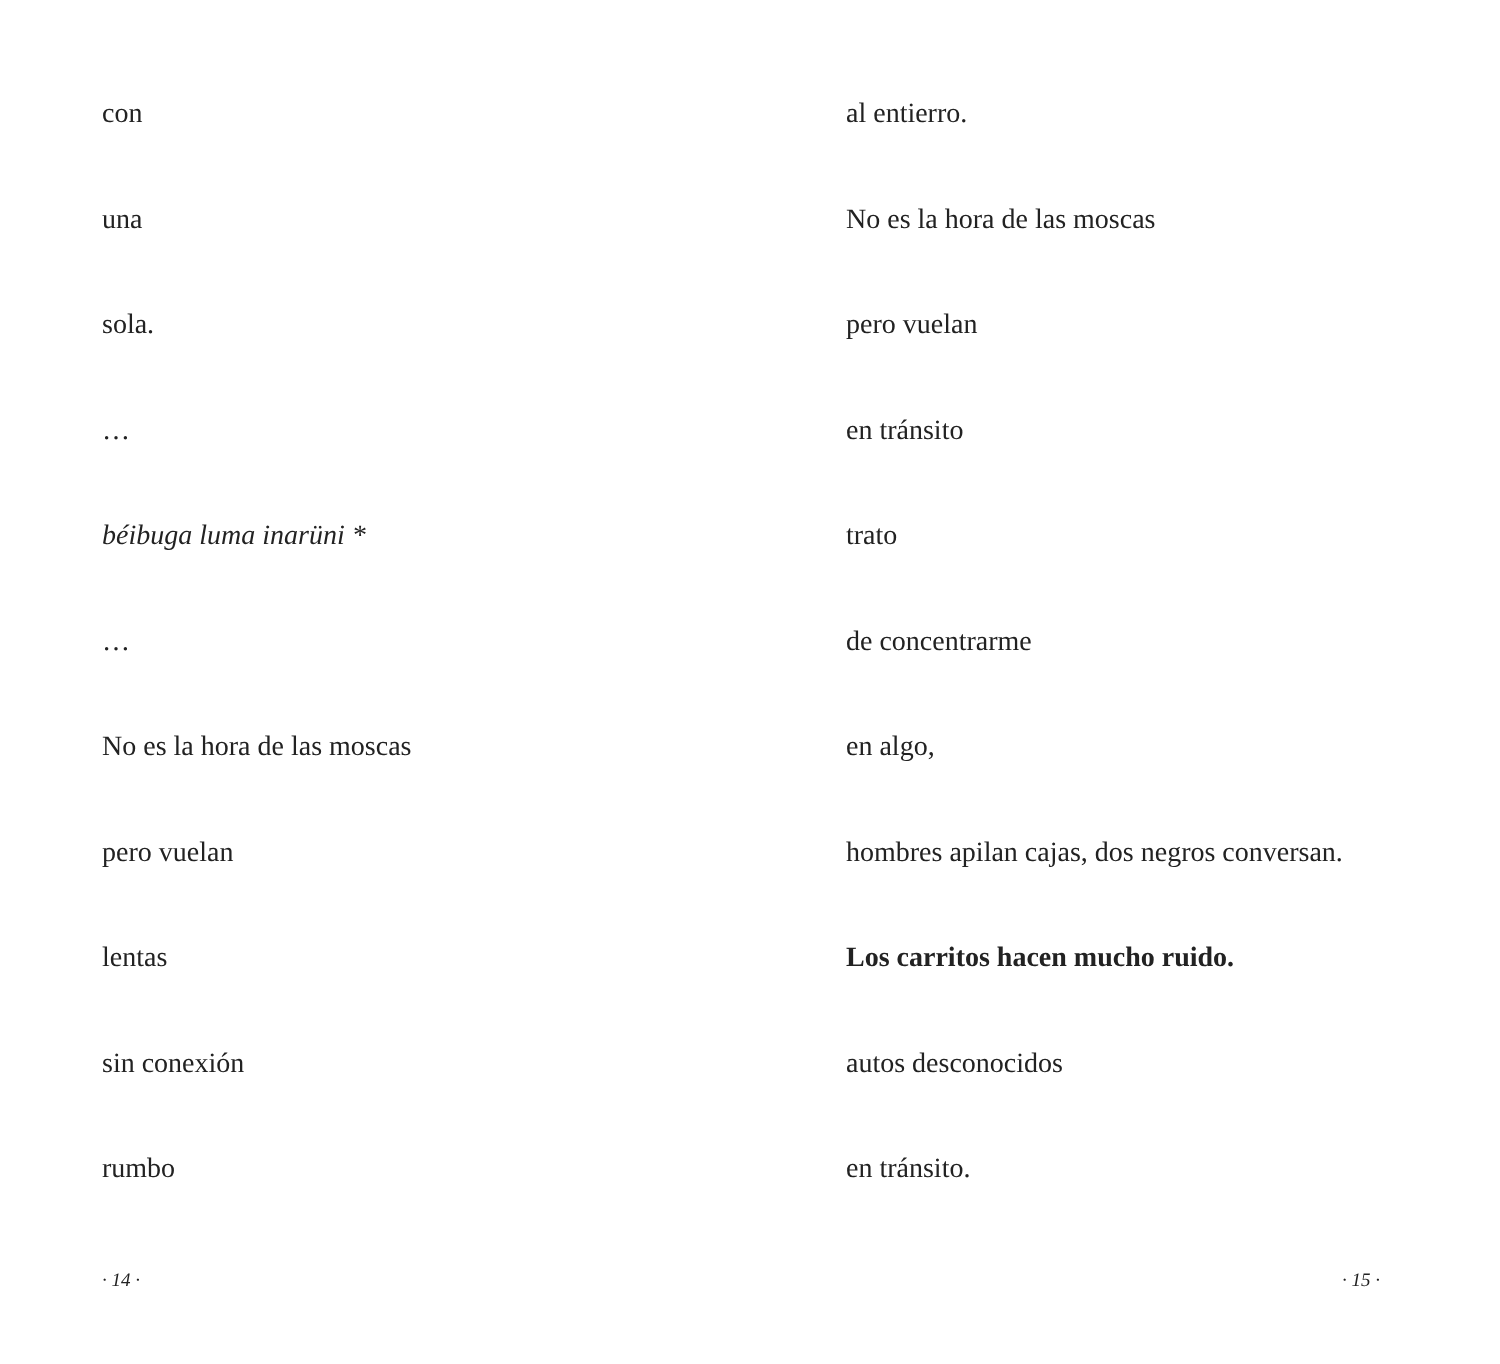con
una
sola.
…
béibuga luma inarüni *
…
No es la hora de las moscas
pero vuelan
lentas
sin conexión
rumbo
· 14 ·
al entierro.
No es la hora de las moscas
pero vuelan
en tránsito
trato
de concentrarme
en algo,
hombres apilan cajas, dos negros conversan.
Los carritos hacen mucho ruido.
autos desconocidos
en tránsito.
· 15 ·